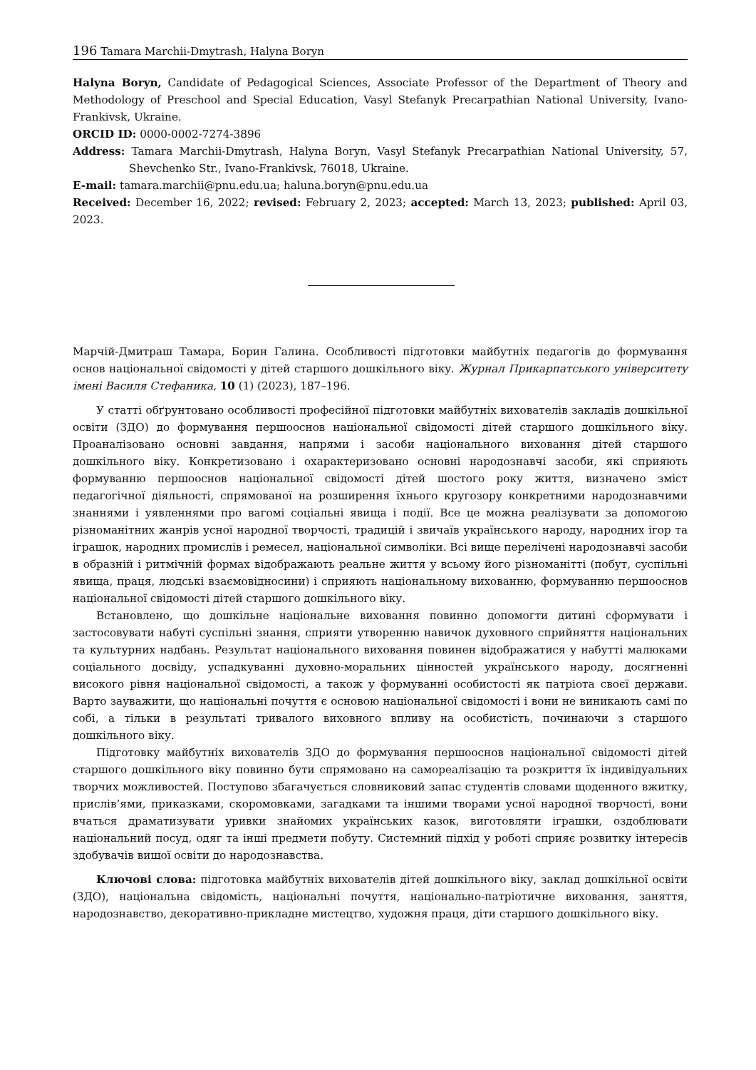196 Tamara Marchii-Dmytrash, Halyna Boryn
Halyna Boryn, Candidate of Pedagogical Sciences, Associate Professor of the Department of Theory and Methodology of Preschool and Special Education, Vasyl Stefanyk Precarpathian National University, Ivano-Frankivsk, Ukraine.
ORCID ID: 0000-0002-7274-3896
Address: Tamara Marchii-Dmytrash, Halyna Boryn, Vasyl Stefanyk Precarpathian National University, 57, Shevchenko Str., Ivano-Frankivsk, 76018, Ukraine.
E-mail: tamara.marchii@pnu.edu.ua; haluna.boryn@pnu.edu.ua
Received: December 16, 2022; revised: February 2, 2023; accepted: March 13, 2023; published: April 03, 2023.
Марчій-Дмитраш Тамара, Борин Галина. Особливості підготовки майбутніх педагогів до формування основ національної свідомості у дітей старшого дошкільного віку. Журнал Прикарпатського університету імені Василя Стефаника, 10 (1) (2023), 187–196.
У статті обґрунтовано особливості професійної підготовки майбутніх вихователів закладів дошкільної освіти (ЗДО) до формування першооснов національної свідомості дітей старшого дошкільного віку. Проаналізовано основні завдання, напрями і засоби національного виховання дітей старшого дошкільного віку. Конкретизовано і охарактеризовано основні народознавчі засоби, які сприяють формуванню першооснов національної свідомості дітей шостого року життя, визначено зміст педагогічної діяльності, спрямованої на розширення їхнього кругозору конкретними народознавчими знаннями і уявленнями про вагомі соціальні явища і події. Все це можна реалізувати за допомогою різноманітних жанрів усної народної творчості, традицій і звичаїв українського народу, народних ігор та іграшок, народних промислів і ремесел, національної символіки. Всі вище перелічені народознавчі засоби в образній і ритмічній формах відображають реальне життя у всьому його різноманітті (побут, суспільні явища, праця, людські взаємовідносини) і сприяють національному вихованню, формуванню першооснов національної свідомості дітей старшого дошкільного віку.
Встановлено, що дошкільне національне виховання повинно допомогти дитині сформувати і застосовувати набуті суспільні знання, сприяти утворенню навичок духовного сприйняття національних та культурних надбань. Результат національного виховання повинен відображатися у набутті малюками соціального досвіду, успадкуванні духовно-моральних цінностей українського народу, досягненні високого рівня національної свідомості, а також у формуванні особистості як патріота своєї держави. Варто зауважити, що національні почуття є основою національної свідомості і вони не виникають самі по собі, а тільки в результаті тривалого виховного впливу на особистість, починаючи з старшого дошкільного віку.
Підготовку майбутніх вихователів ЗДО до формування першооснов національної свідомості дітей старшого дошкільного віку повинно бути спрямовано на самореалізацію та розкриття їх індивідуальних творчих можливостей. Поступово збагачується словниковий запас студентів словами щоденного вжитку, прислів’ями, приказками, скоромовками, загадками та іншими творами усної народної творчості, вони вчаться драматизувати уривки знайомих українських казок, виготовляти іграшки, оздоблювати національний посуд, одяг та інші предмети побуту. Системний підхід у роботі сприяє розвитку інтересів здобувачів вищої освіти до народознавства.
Ключові слова: підготовка майбутніх вихователів дітей дошкільного віку, заклад дошкільної освіти (ЗДО), національна свідомість, національні почуття, національно-патріотичне виховання, заняття, народознавство, декоративно-прикладне мистецтво, художня праця, діти старшого дошкільного віку.